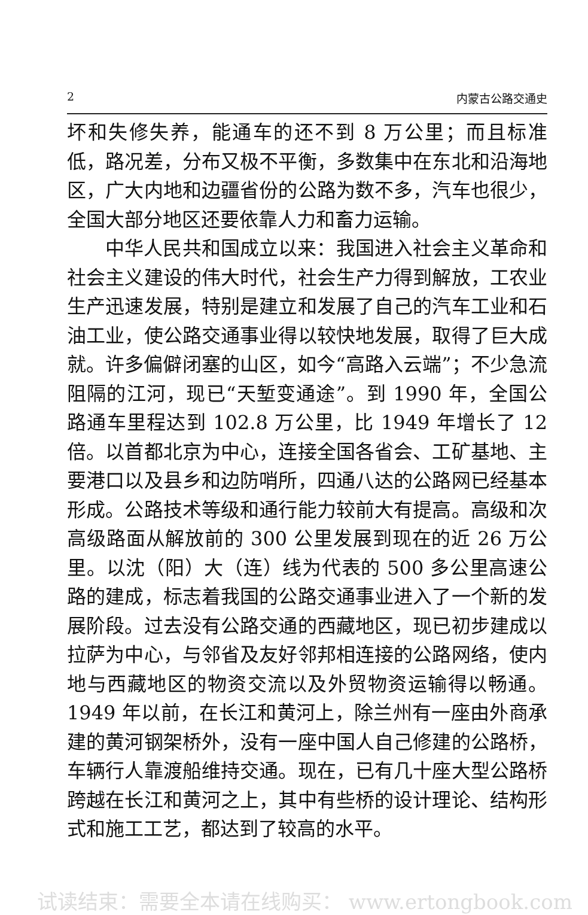2 内蒙古公路交通史
坏和失修失养，能通车的还不到 8 万公里；而且标准低，路况差，分布又极不平衡，多数集中在东北和沿海地区，广大内地和边疆省份的公路为数不多，汽车也很少，全国大部分地区还要依靠人力和畜力运输。
中华人民共和国成立以来：我国进入社会主义革命和社会主义建设的伟大时代，社会生产力得到解放，工农业生产迅速发展，特别是建立和发展了自己的汽车工业和石油工业，使公路交通事业得以较快地发展，取得了巨大成就。许多偏僻闭塞的山区，如今“高路入云端”；不少急流阻隔的江河，现已“天堑变通途”。到 1990 年，全国公路通车里程达到 102.8 万公里，比 1949 年增长了 12 倍。以首都北京为中心，连接全国各省会、工矿基地、主要港口以及县乡和边防哨所，四通八达的公路网已经基本形成。公路技术等级和通行能力较前大有提高。高级和次高级路面从解放前的 300 公里发展到现在的近 26 万公里。以沈（阳）大（连）线为代表的 500 多公里高速公路的建成，标志着我国的公路交通事业进入了一个新的发展阶段。过去没有公路交通的西藏地区，现已初步建成以拉萨为中心，与邻省及友好邻邦相连接的公路网络，使内地与西藏地区的物资交流以及外贸物资运输得以畅通。1949 年以前，在长江和黄河上，除兰州有一座由外商承建的黄河钢架桥外，没有一座中国人自己修建的公路桥，车辆行人靠渡船维持交通。现在，已有几十座大型公路桥跨越在长江和黄河之上，其中有些桥的设计理论、结构形式和施工工艺，都达到了较高的水平。
试读结束：需要全本请在线购买： www.ertongbook.com